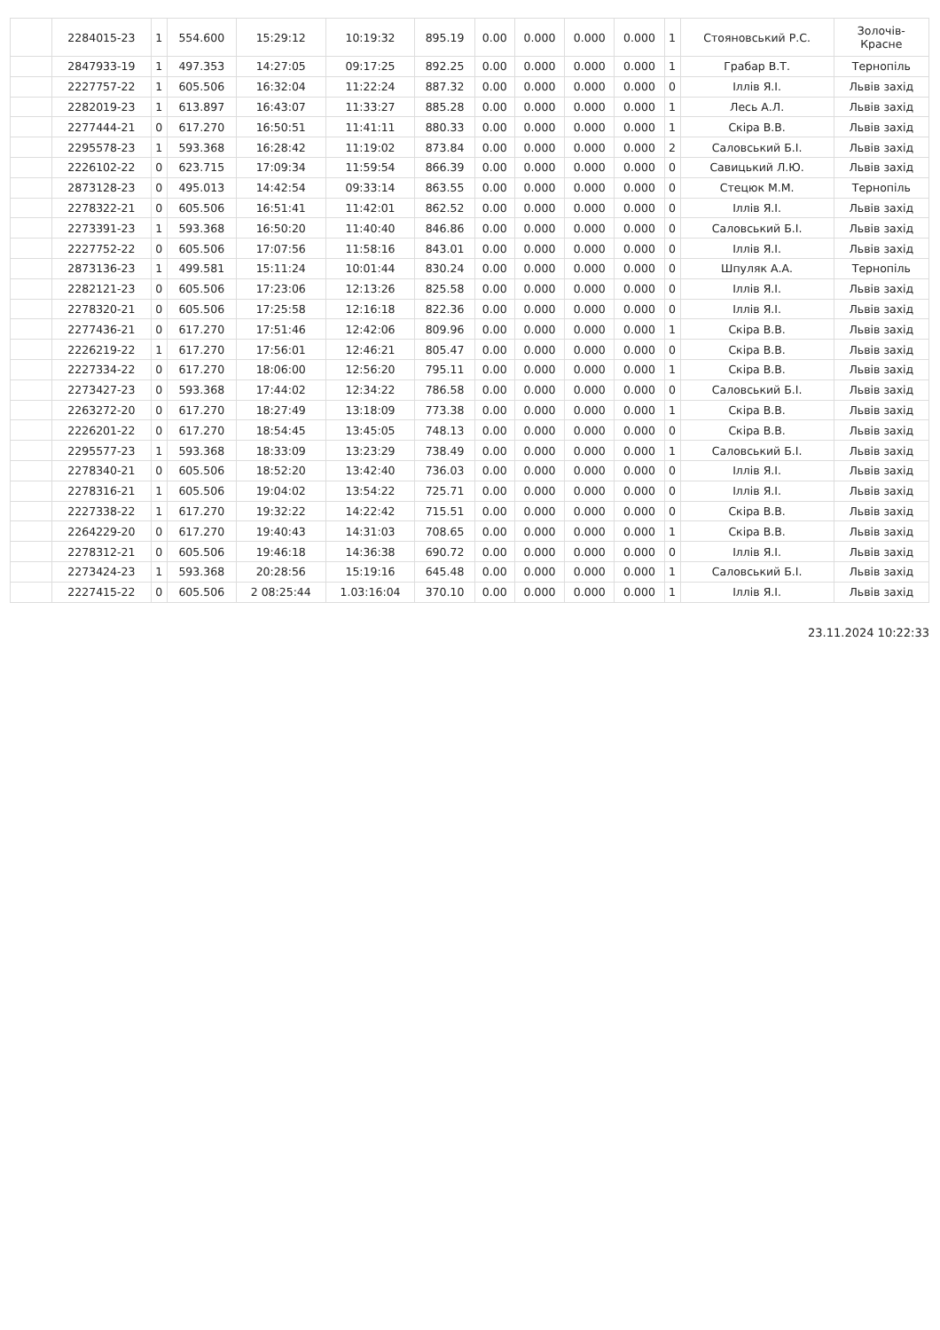| | 2284015-23 | 1 | 554.600 | 15:29:12 | 10:19:32 | 895.19 | 0.00 | 0.000 | 0.000 | 0.000 | 1 | Стояновський Р.С. | Золочів- Красне |
| | 2847933-19 | 1 | 497.353 | 14:27:05 | 09:17:25 | 892.25 | 0.00 | 0.000 | 0.000 | 0.000 | 1 | Грабар В.Т. | Тернопіль |
| | 2227757-22 | 1 | 605.506 | 16:32:04 | 11:22:24 | 887.32 | 0.00 | 0.000 | 0.000 | 0.000 | 0 | Іллів Я.І. | Львів захід |
| | 2282019-23 | 1 | 613.897 | 16:43:07 | 11:33:27 | 885.28 | 0.00 | 0.000 | 0.000 | 0.000 | 1 | Лесь А.Л. | Львів захід |
| | 2277444-21 | 0 | 617.270 | 16:50:51 | 11:41:11 | 880.33 | 0.00 | 0.000 | 0.000 | 0.000 | 1 | Скіра В.В. | Львів захід |
| | 2295578-23 | 1 | 593.368 | 16:28:42 | 11:19:02 | 873.84 | 0.00 | 0.000 | 0.000 | 0.000 | 2 | Саловський Б.І. | Львів захід |
| | 2226102-22 | 0 | 623.715 | 17:09:34 | 11:59:54 | 866.39 | 0.00 | 0.000 | 0.000 | 0.000 | 0 | Савицький Л.Ю. | Львів захід |
| | 2873128-23 | 0 | 495.013 | 14:42:54 | 09:33:14 | 863.55 | 0.00 | 0.000 | 0.000 | 0.000 | 0 | Стецюк М.М. | Тернопіль |
| | 2278322-21 | 0 | 605.506 | 16:51:41 | 11:42:01 | 862.52 | 0.00 | 0.000 | 0.000 | 0.000 | 0 | Іллів Я.І. | Львів захід |
| | 2273391-23 | 1 | 593.368 | 16:50:20 | 11:40:40 | 846.86 | 0.00 | 0.000 | 0.000 | 0.000 | 0 | Саловський Б.І. | Львів захід |
| | 2227752-22 | 0 | 605.506 | 17:07:56 | 11:58:16 | 843.01 | 0.00 | 0.000 | 0.000 | 0.000 | 0 | Іллів Я.І. | Львів захід |
| | 2873136-23 | 1 | 499.581 | 15:11:24 | 10:01:44 | 830.24 | 0.00 | 0.000 | 0.000 | 0.000 | 0 | Шпуляк А.А. | Тернопіль |
| | 2282121-23 | 0 | 605.506 | 17:23:06 | 12:13:26 | 825.58 | 0.00 | 0.000 | 0.000 | 0.000 | 0 | Іллів Я.І. | Львів захід |
| | 2278320-21 | 0 | 605.506 | 17:25:58 | 12:16:18 | 822.36 | 0.00 | 0.000 | 0.000 | 0.000 | 0 | Іллів Я.І. | Львів захід |
| | 2277436-21 | 0 | 617.270 | 17:51:46 | 12:42:06 | 809.96 | 0.00 | 0.000 | 0.000 | 0.000 | 1 | Скіра В.В. | Львів захід |
| | 2226219-22 | 1 | 617.270 | 17:56:01 | 12:46:21 | 805.47 | 0.00 | 0.000 | 0.000 | 0.000 | 0 | Скіра В.В. | Львів захід |
| | 2227334-22 | 0 | 617.270 | 18:06:00 | 12:56:20 | 795.11 | 0.00 | 0.000 | 0.000 | 0.000 | 1 | Скіра В.В. | Львів захід |
| | 2273427-23 | 0 | 593.368 | 17:44:02 | 12:34:22 | 786.58 | 0.00 | 0.000 | 0.000 | 0.000 | 0 | Саловський Б.І. | Львів захід |
| | 2263272-20 | 0 | 617.270 | 18:27:49 | 13:18:09 | 773.38 | 0.00 | 0.000 | 0.000 | 0.000 | 1 | Скіра В.В. | Львів захід |
| | 2226201-22 | 0 | 617.270 | 18:54:45 | 13:45:05 | 748.13 | 0.00 | 0.000 | 0.000 | 0.000 | 0 | Скіра В.В. | Львів захід |
| | 2295577-23 | 1 | 593.368 | 18:33:09 | 13:23:29 | 738.49 | 0.00 | 0.000 | 0.000 | 0.000 | 1 | Саловський Б.І. | Львів захід |
| | 2278340-21 | 0 | 605.506 | 18:52:20 | 13:42:40 | 736.03 | 0.00 | 0.000 | 0.000 | 0.000 | 0 | Іллів Я.І. | Львів захід |
| | 2278316-21 | 1 | 605.506 | 19:04:02 | 13:54:22 | 725.71 | 0.00 | 0.000 | 0.000 | 0.000 | 0 | Іллів Я.І. | Львів захід |
| | 2227338-22 | 1 | 617.270 | 19:32:22 | 14:22:42 | 715.51 | 0.00 | 0.000 | 0.000 | 0.000 | 0 | Скіра В.В. | Львів захід |
| | 2264229-20 | 0 | 617.270 | 19:40:43 | 14:31:03 | 708.65 | 0.00 | 0.000 | 0.000 | 0.000 | 1 | Скіра В.В. | Львів захід |
| | 2278312-21 | 0 | 605.506 | 19:46:18 | 14:36:38 | 690.72 | 0.00 | 0.000 | 0.000 | 0.000 | 0 | Іллів Я.І. | Львів захід |
| | 2273424-23 | 1 | 593.368 | 20:28:56 | 15:19:16 | 645.48 | 0.00 | 0.000 | 0.000 | 0.000 | 1 | Саловський Б.І. | Львів захід |
| | 2227415-22 | 0 | 605.506 | 2 08:25:44 | 1.03:16:04 | 370.10 | 0.00 | 0.000 | 0.000 | 0.000 | 1 | Іллів Я.І. | Львів захід |
23.11.2024 10:22:33